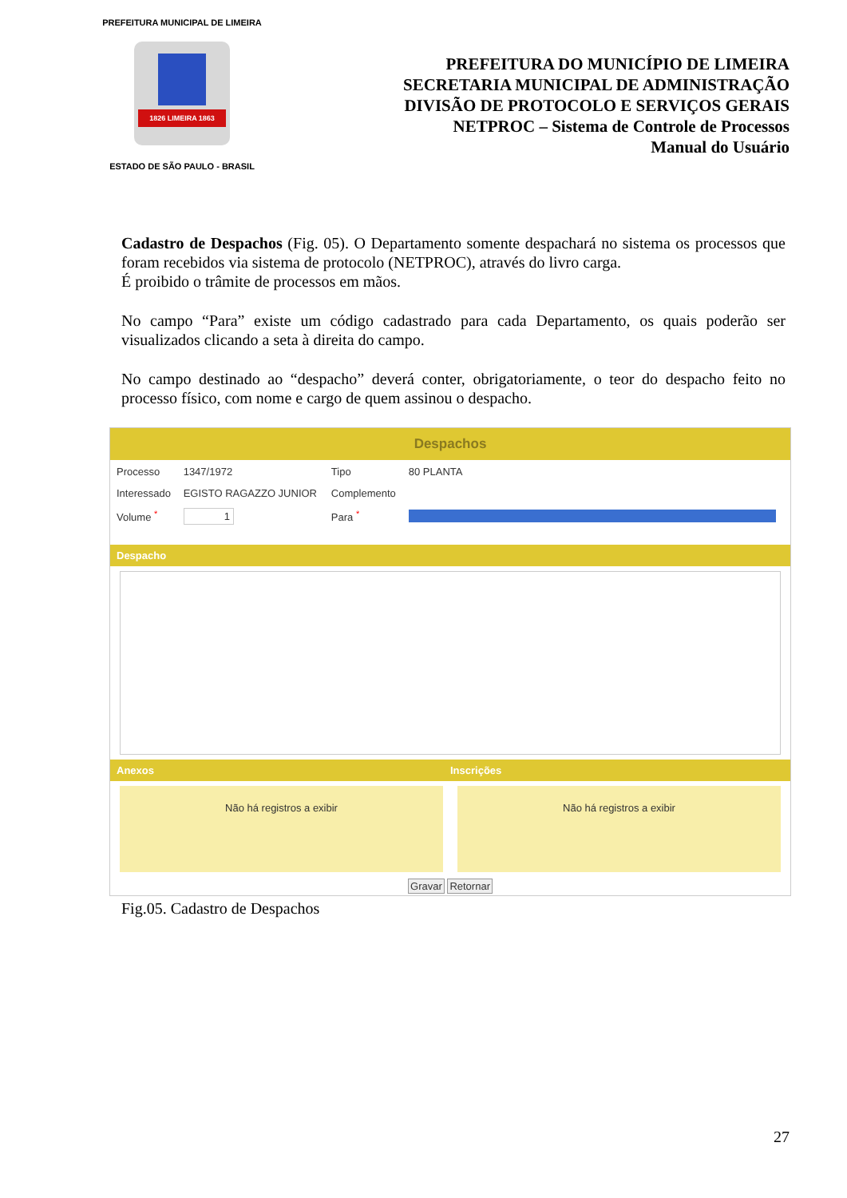PREFEITURA MUNICIPAL DE LIMEIRA
1826 LIMEIRA 1863
ESTADO DE SÃO PAULO - BRASIL
PREFEITURA DO MUNICÍPIO DE LIMEIRA
SECRETARIA MUNICIPAL DE ADMINISTRAÇÃO
DIVISÃO DE PROTOCOLO E SERVIÇOS GERAIS
NETPROC – Sistema de Controle de Processos
Manual do Usuário
Cadastro de Despachos (Fig. 05). O Departamento somente despachará no sistema os processos que foram recebidos via sistema de protocolo (NETPROC), através do livro carga.
É proibido o trâmite de processos em mãos.
No campo “Para” existe um código cadastrado para cada Departamento, os quais poderão ser visualizados clicando a seta à direita do campo.
No campo destinado ao “despacho” deverá conter, obrigatoriamente, o teor do despacho feito no processo físico, com nome e cargo de quem assinou o despacho.
Despachos
| Processo | 1347/1972 | Tipo | 80 PLANTA |
| Interessado | EGISTO RAGAZZO JUNIOR | Complemento | |
| Volume <sup>*</sup> | 1 | Para <sup>*</sup> | |
Despacho
Anexos Inscrições
Não há registros a exibir Não há registros a exibir
Gravar Retornar
Fig.05. Cadastro de Despachos
27